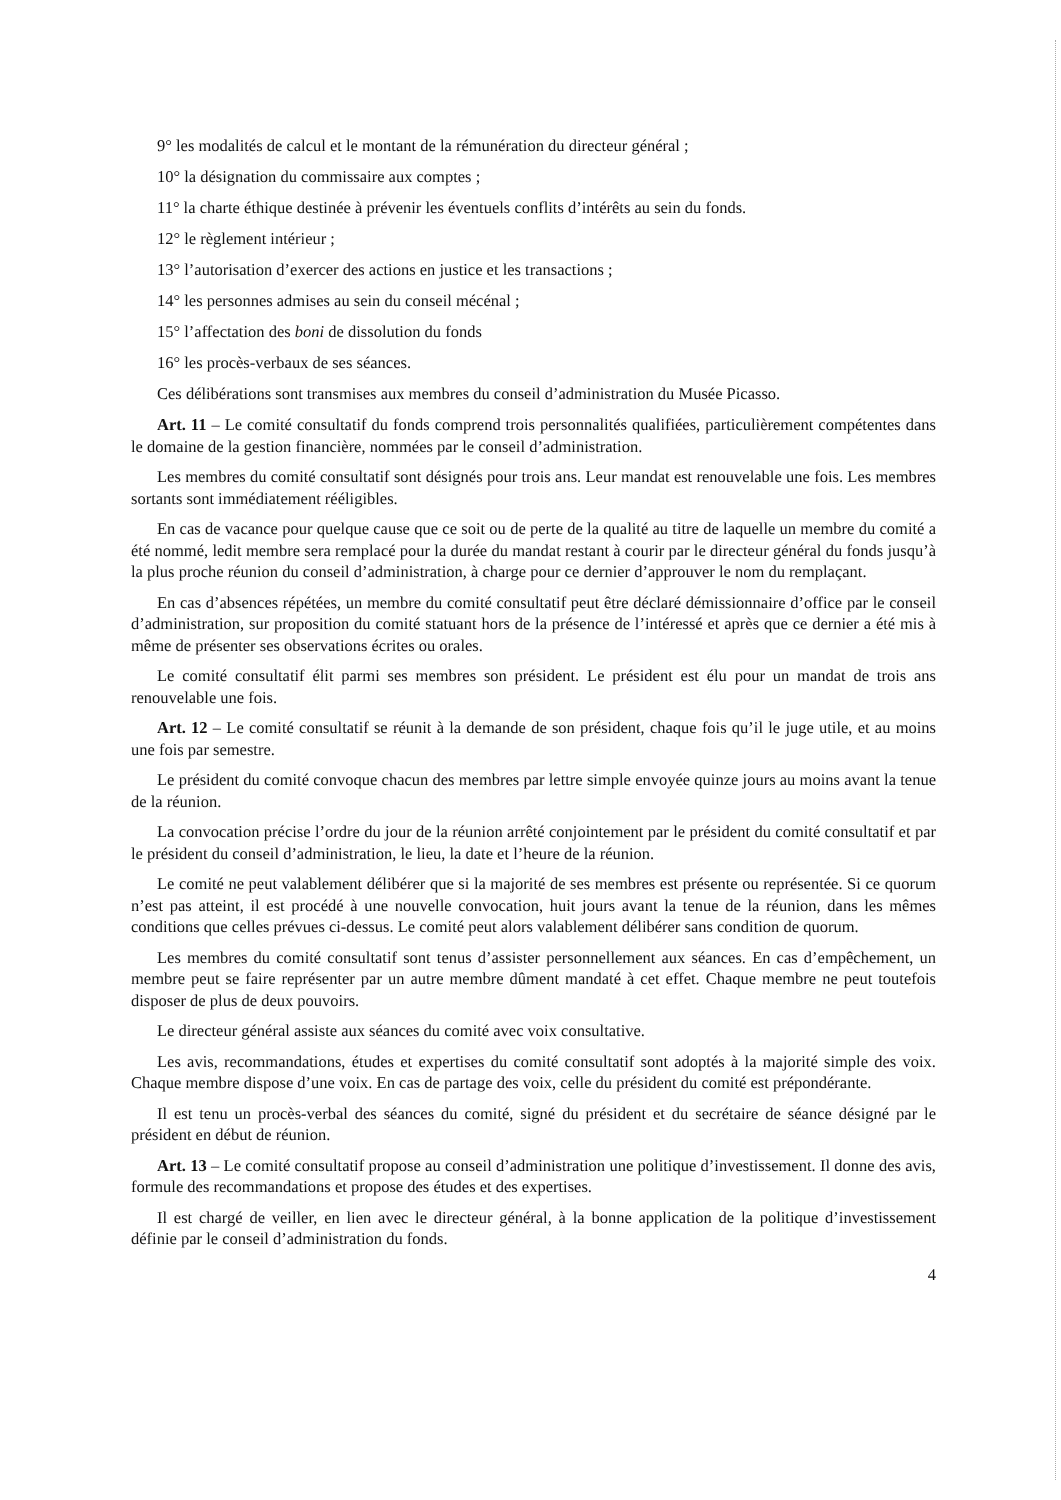9° les modalités de calcul et le montant de la rémunération du directeur général ;
10° la désignation du commissaire aux comptes ;
11° la charte éthique destinée à prévenir les éventuels conflits d’intérêts au sein du fonds.
12° le règlement intérieur ;
13° l’autorisation d’exercer des actions en justice et les transactions ;
14° les personnes admises au sein du conseil mécénal ;
15° l’affectation des boni de dissolution du fonds
16° les procès-verbaux de ses séances.
Ces délibérations sont transmises aux membres du conseil d’administration du Musée Picasso.
Art. 11 – Le comité consultatif du fonds comprend trois personnalités qualifiées, particulièrement compétentes dans le domaine de la gestion financière, nommées par le conseil d’administration.
Les membres du comité consultatif sont désignés pour trois ans. Leur mandat est renouvelable une fois. Les membres sortants sont immédiatement rééligibles.
En cas de vacance pour quelque cause que ce soit ou de perte de la qualité au titre de laquelle un membre du comité a été nommé, ledit membre sera remplacé pour la durée du mandat restant à courir par le directeur général du fonds jusqu’à la plus proche réunion du conseil d’administration, à charge pour ce dernier d’approuver le nom du remplaçant.
En cas d’absences répétées, un membre du comité consultatif peut être déclaré démissionnaire d’office par le conseil d’administration, sur proposition du comité statuant hors de la présence de l’intéressé et après que ce dernier a été mis à même de présenter ses observations écrites ou orales.
Le comité consultatif élit parmi ses membres son président. Le président est élu pour un mandat de trois ans renouvelable une fois.
Art. 12 – Le comité consultatif se réunit à la demande de son président, chaque fois qu’il le juge utile, et au moins une fois par semestre.
Le président du comité convoque chacun des membres par lettre simple envoyée quinze jours au moins avant la tenue de la réunion.
La convocation précise l’ordre du jour de la réunion arrêté conjointement par le président du comité consultatif et par le président du conseil d’administration, le lieu, la date et l’heure de la réunion.
Le comité ne peut valablement délibérer que si la majorité de ses membres est présente ou représentée. Si ce quorum n’est pas atteint, il est procédé à une nouvelle convocation, huit jours avant la tenue de la réunion, dans les mêmes conditions que celles prévues ci-dessus. Le comité peut alors valablement délibérer sans condition de quorum.
Les membres du comité consultatif sont tenus d’assister personnellement aux séances. En cas d’empêchement, un membre peut se faire représenter par un autre membre dûment mandaté à cet effet. Chaque membre ne peut toutefois disposer de plus de deux pouvoirs.
Le directeur général assiste aux séances du comité avec voix consultative.
Les avis, recommandations, études et expertises du comité consultatif sont adoptés à la majorité simple des voix. Chaque membre dispose d’une voix. En cas de partage des voix, celle du président du comité est prépondérante.
Il est tenu un procès-verbal des séances du comité, signé du président et du secrétaire de séance désigné par le président en début de réunion.
Art. 13 – Le comité consultatif propose au conseil d’administration une politique d’investissement. Il donne des avis, formule des recommandations et propose des études et des expertises.
Il est chargé de veiller, en lien avec le directeur général, à la bonne application de la politique d’investissement définie par le conseil d’administration du fonds.
4